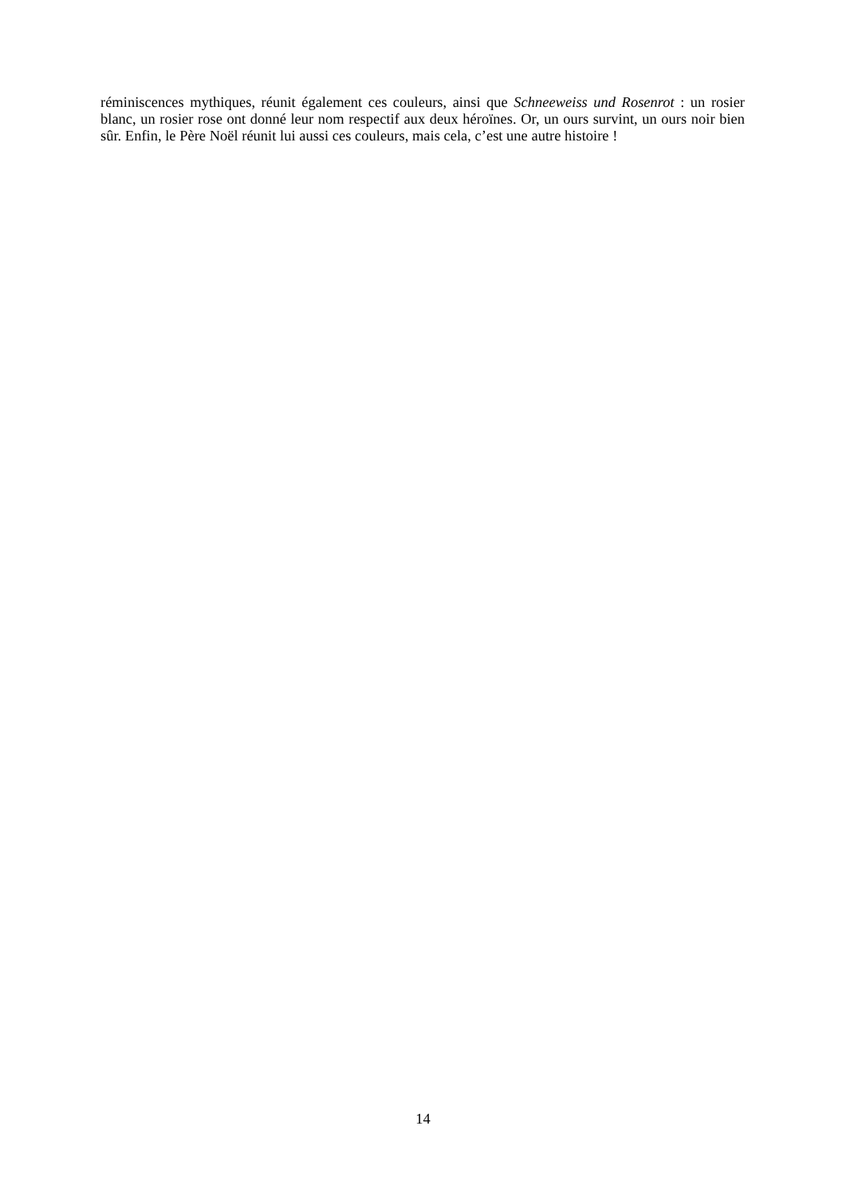réminiscences mythiques, réunit également ces couleurs, ainsi que Schneeweiss und Rosenrot : un rosier blanc, un rosier rose ont donné leur nom respectif aux deux héroïnes. Or, un ours survint, un ours noir bien sûr. Enfin, le Père Noël réunit lui aussi ces couleurs, mais cela, c’est une autre histoire !
14